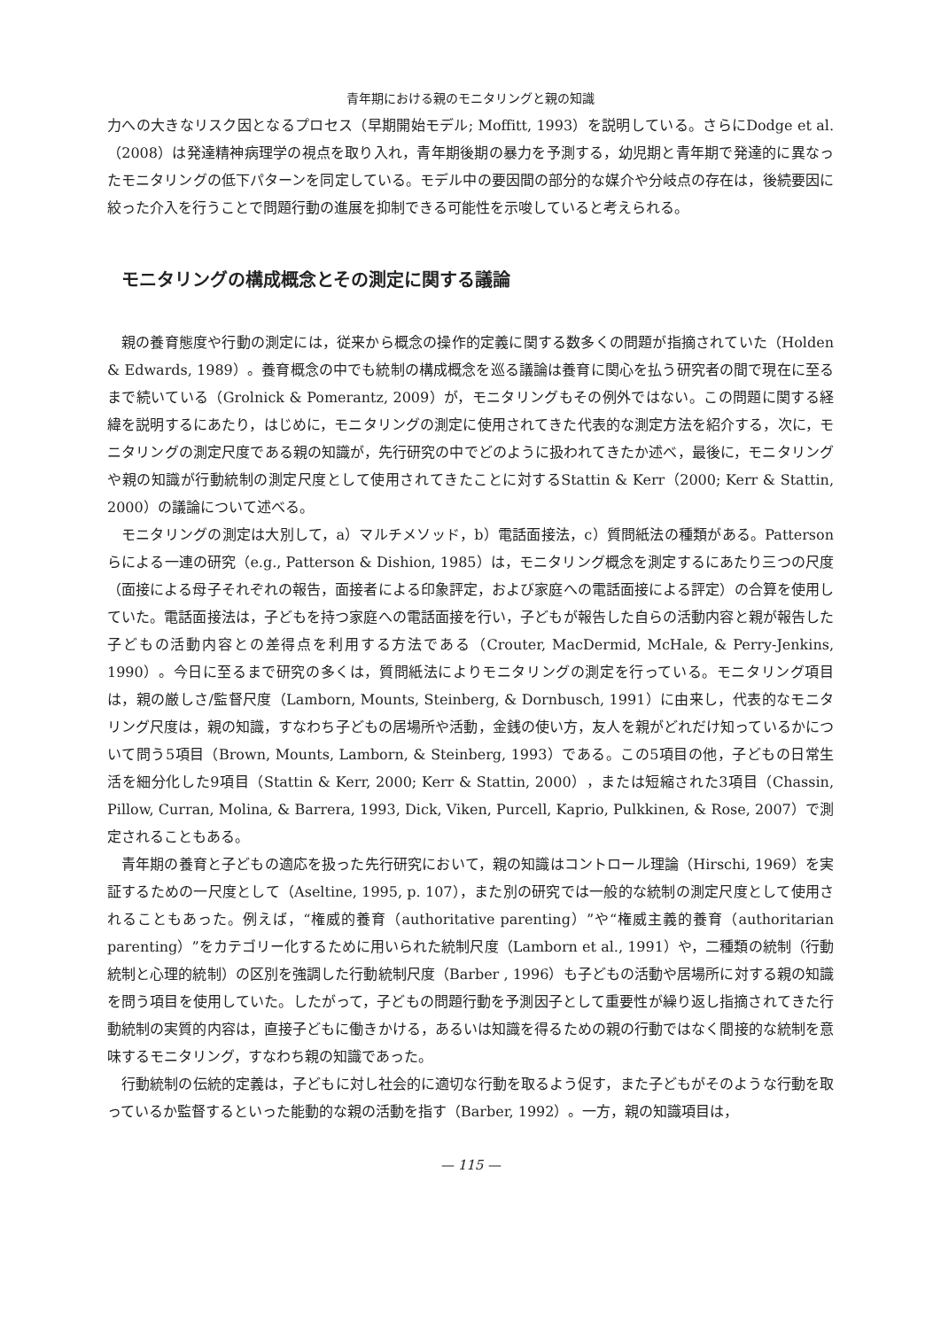青年期における親のモニタリングと親の知識
力への大きなリスク因となるプロセス（早期開始モデル; Moffitt, 1993）を説明している。さらにDodge et al.（2008）は発達精神病理学の視点を取り入れ，青年期後期の暴力を予測する，幼児期と青年期で発達的に異なったモニタリングの低下パターンを同定している。モデル中の要因間の部分的な媒介や分岐点の存在は，後続要因に絞った介入を行うことで問題行動の進展を抑制できる可能性を示唆していると考えられる。
モニタリングの構成概念とその測定に関する議論
親の養育態度や行動の測定には，従来から概念の操作的定義に関する数多くの問題が指摘されていた（Holden & Edwards, 1989）。養育概念の中でも統制の構成概念を巡る議論は養育に関心を払う研究者の間で現在に至るまで続いている（Grolnick & Pomerantz, 2009）が，モニタリングもその例外ではない。この問題に関する経緯を説明するにあたり，はじめに，モニタリングの測定に使用されてきた代表的な測定方法を紹介する，次に，モニタリングの測定尺度である親の知識が，先行研究の中でどのように扱われてきたか述べ，最後に，モニタリングや親の知識が行動統制の測定尺度として使用されてきたことに対するStattin & Kerr（2000; Kerr & Stattin, 2000）の議論について述べる。
モニタリングの測定は大別して，a）マルチメソッド，b）電話面接法，c）質問紙法の種類がある。Pattersonらによる一連の研究（e.g., Patterson & Dishion, 1985）は，モニタリング概念を測定するにあたり三つの尺度（面接による母子それぞれの報告，面接者による印象評定，および家庭への電話面接による評定）の合算を使用していた。電話面接法は，子どもを持つ家庭への電話面接を行い，子どもが報告した自らの活動内容と親が報告した子どもの活動内容との差得点を利用する方法である（Crouter, MacDermid, McHale, & Perry-Jenkins, 1990）。今日に至るまで研究の多くは，質問紙法によりモニタリングの測定を行っている。モニタリング項目は，親の厳しさ/監督尺度（Lamborn, Mounts, Steinberg, & Dornbusch, 1991）に由来し，代表的なモニタリング尺度は，親の知識，すなわち子どもの居場所や活動，金銭の使い方，友人を親がどれだけ知っているかについて問う5項目（Brown, Mounts, Lamborn, & Steinberg, 1993）である。この5項目の他，子どもの日常生活を細分化した9項目（Stattin & Kerr, 2000; Kerr & Stattin, 2000），または短縮された3項目（Chassin, Pillow, Curran, Molina, & Barrera, 1993, Dick, Viken, Purcell, Kaprio, Pulkkinen, & Rose, 2007）で測定されることもある。
青年期の養育と子どもの適応を扱った先行研究において，親の知識はコントロール理論（Hirschi, 1969）を実証するための一尺度として（Aseltine, 1995, p. 107），また別の研究では一般的な統制の測定尺度として使用されることもあった。例えば，“権威的養育（authoritative parenting）”や“権威主義的養育（authoritarian parenting）”をカテゴリー化するために用いられた統制尺度（Lamborn et al., 1991）や，二種類の統制（行動統制と心理的統制）の区別を強調した行動統制尺度（Barber , 1996）も子どもの活動や居場所に対する親の知識を問う項目を使用していた。したがって，子どもの問題行動を予測因子として重要性が繰り返し指摘されてきた行動統制の実質的内容は，直接子どもに働きかける，あるいは知識を得るための親の行動ではなく間接的な統制を意味するモニタリング，すなわち親の知識であった。
行動統制の伝統的定義は，子どもに対し社会的に適切な行動を取るよう促す，また子どもがそのような行動を取っているか監督するといった能動的な親の活動を指す（Barber, 1992）。一方，親の知識項目は，
— 115 —